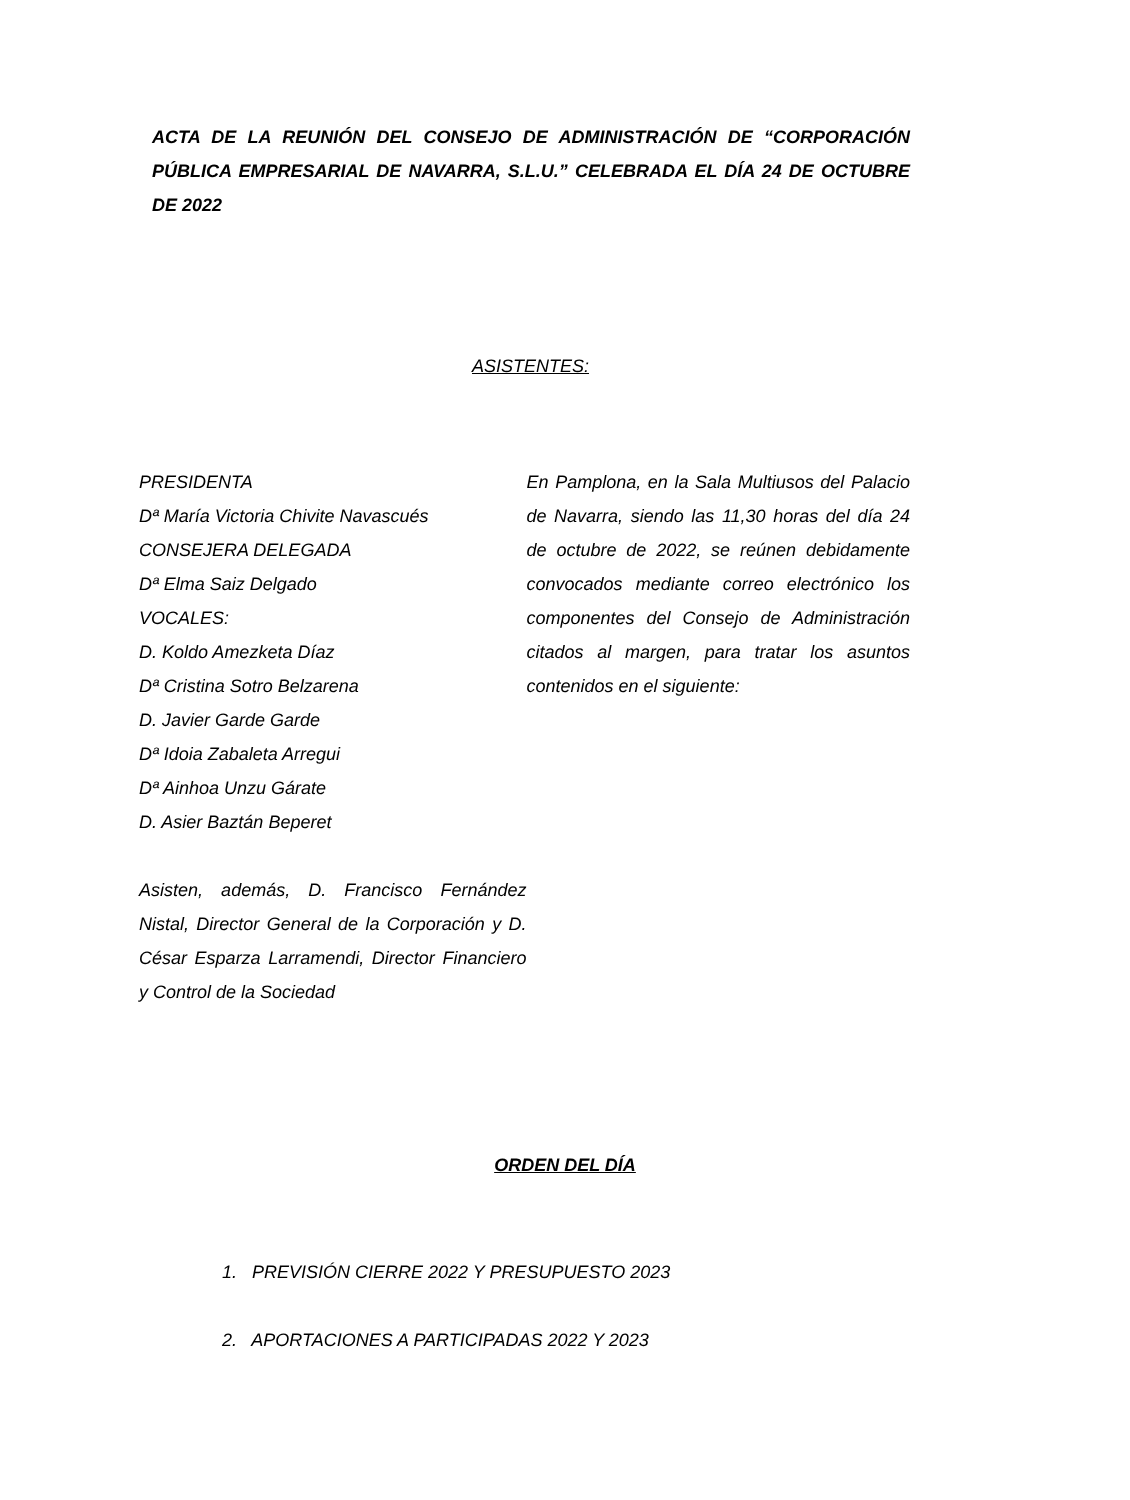ACTA DE LA REUNIÓN DEL CONSEJO DE ADMINISTRACIÓN DE “CORPORACIÓN PÚBLICA EMPRESARIAL DE NAVARRA, S.L.U.” CELEBRADA EL DÍA 24 DE OCTUBRE DE 2022
ASISTENTES:
PRESIDENTA
Dª María Victoria Chivite Navascués
CONSEJERA DELEGADA
Dª Elma Saiz Delgado
VOCALES:
D. Koldo Amezketa Díaz
Dª Cristina Sotro Belzarena
D. Javier Garde Garde
Dª Idoia Zabaleta Arregui
Dª Ainhoa Unzu Gárate
D. Asier Baztán Beperet
Asisten, además, D. Francisco Fernández Nistal, Director General de la Corporación y D. César Esparza Larramendi, Director Financiero y Control de la Sociedad
En Pamplona, en la Sala Multiusos del Palacio de Navarra, siendo las 11,30 horas del día 24 de octubre de 2022, se reúnen debidamente convocados mediante correo electrónico los componentes del Consejo de Administración citados al margen, para tratar los asuntos contenidos en el siguiente:
ORDEN DEL DÍA
1. PREVISIÓN CIERRE 2022 Y PRESUPUESTO 2023
2. APORTACIONES A PARTICIPADAS 2022 Y 2023